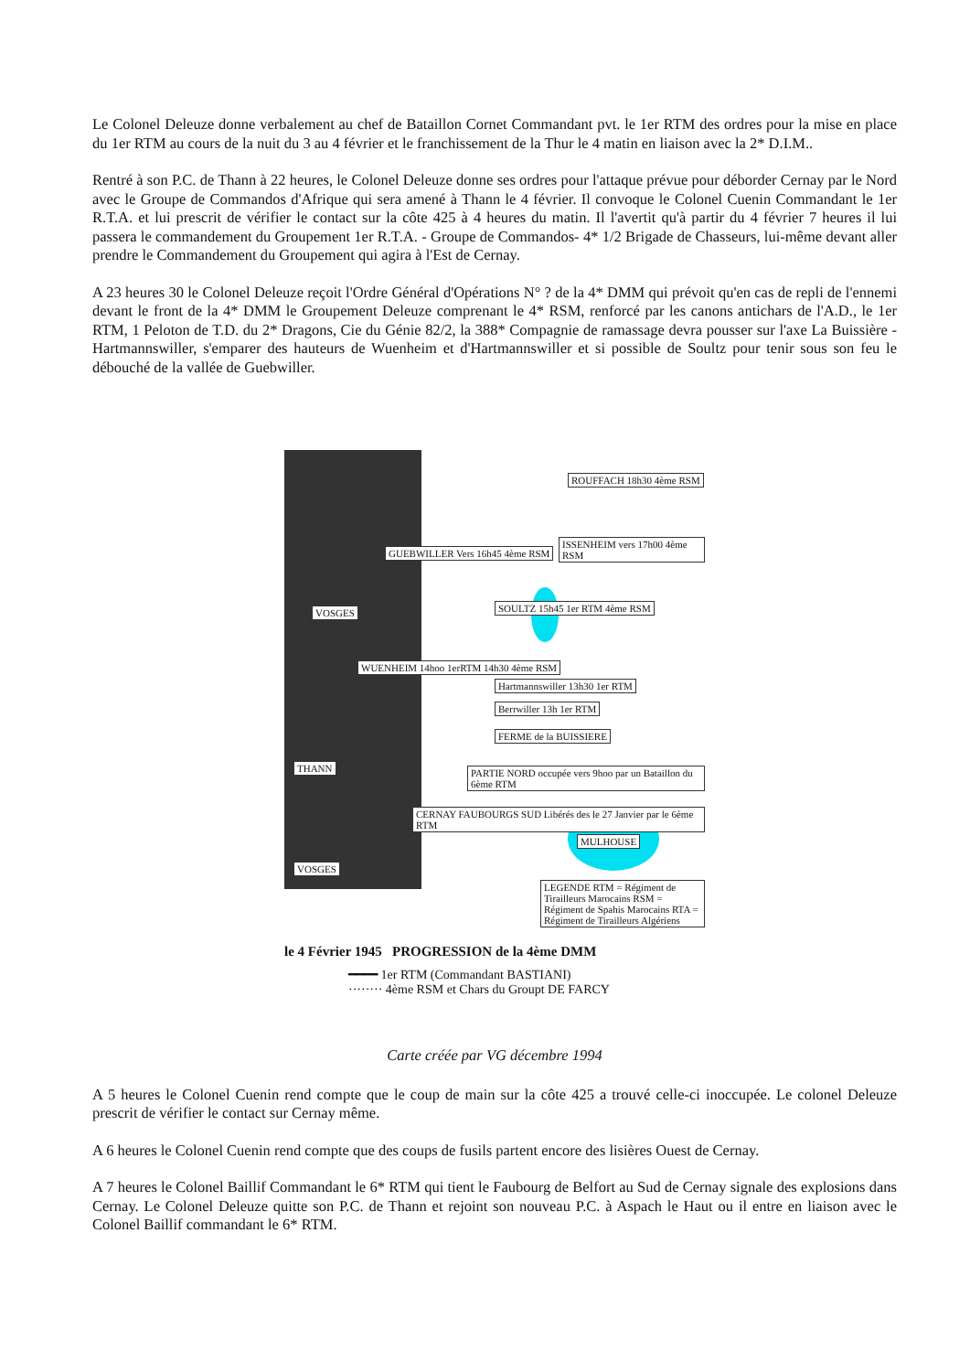Le Colonel Deleuze donne verbalement au chef de Bataillon Cornet Commandant pvt. le 1er RTM des ordres pour la mise en place du 1er RTM au cours de la nuit du 3 au 4 février et le franchissement de la Thur le 4 matin en liaison avec la 2* D.I.M..
Rentré à son P.C. de Thann à 22 heures, le Colonel Deleuze donne ses ordres pour l'attaque prévue pour déborder Cernay par le Nord avec le Groupe de Commandos d'Afrique qui sera amené à Thann le 4 février. Il convoque le Colonel Cuenin Commandant le 1er R.T.A. et lui prescrit de vérifier le contact sur la côte 425 à 4 heures du matin. Il l'avertit qu'à partir du 4 février 7 heures il lui passera le commandement du Groupement 1er R.T.A. - Groupe de Commandos- 4* 1/2 Brigade de Chasseurs, lui-même devant aller prendre le Commandement du Groupement qui agira à l'Est de Cernay.
A 23 heures 30 le Colonel Deleuze reçoit l'Ordre Général d'Opérations N° ? de la 4* DMM qui prévoit qu'en cas de repli de l'ennemi devant le front de la 4* DMM le Groupement Deleuze comprenant le 4* RSM, renforcé par les canons antichars de l'A.D., le 1er RTM, 1 Peloton de T.D. du 2* Dragons, Cie du Génie 82/2, la 388* Compagnie de ramassage devra pousser sur l'axe La Buissière - Hartmannswiller, s'emparer des hauteurs de Wuenheim et d'Hartmannswiller et si possible de Soultz pour tenir sous son feu le débouché de la vallée de Guebwiller.
ROUFFACH 18h30 4ème RSM
ISSENHEIM vers 17h00 4ème RSM
GUEBWILLER Vers 16h45 4ème RSM
VOSGES SOULTZ 15h45 1er RTM 4ème RSM
WUENHEIM 14hoo 1erRTM 14h30 4ème RSM
Hartmannswiller 13h30 1er RTM
Berrwiller 13h 1er RTM
FERME de la BUISSIERE
THANN PARTIE NORD occupée vers 9hoo par un Bataillon du 6ème RTM
CERNAY FAUBOURGS SUD Libérés des le 27 Janvier par le 6ème RTM
MULHOUSE
VOSGES
LEGENDE RTM = Régiment de Tirailleurs Marocains RSM = Régiment de Spahis Marocains RTA = Régiment de Tirailleurs Algériens
le 4 Février 1945 PROGRESSION de la 4ème DMM
━━━━ 1er RTM (Commandant BASTIANI)
········ 4ème RSM et Chars du Groupt DE FARCY
Carte créée par VG décembre 1994
A 5 heures le Colonel Cuenin rend compte que le coup de main sur la côte 425 a trouvé celle-ci inoccupée. Le colonel Deleuze prescrit de vérifier le contact sur Cernay même.
A 6 heures le Colonel Cuenin rend compte que des coups de fusils partent encore des lisières Ouest de Cernay.
A 7 heures le Colonel Baillif Commandant le 6* RTM qui tient le Faubourg de Belfort au Sud de Cernay signale des explosions dans Cernay. Le Colonel Deleuze quitte son P.C. de Thann et rejoint son nouveau P.C. à Aspach le Haut ou il entre en liaison avec le Colonel Baillif commandant le 6* RTM.